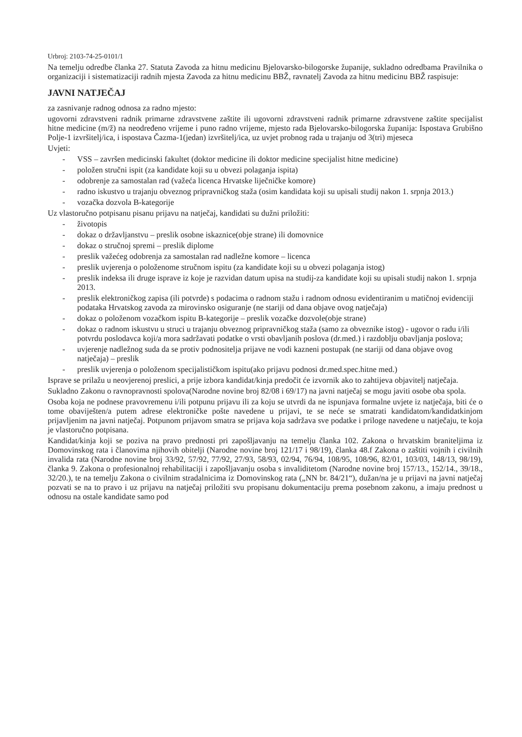Urbroj: 2103-74-25-0101/1
Na temelju odredbe članka 27. Statuta Zavoda za hitnu medicinu Bjelovarsko-bilogorske županije, sukladno odredbama Pravilnika o organizaciji i sistematizaciji radnih mjesta Zavoda za hitnu medicinu BBŽ, ravnatelj Zavoda za hitnu medicinu BBŽ raspisuje:
JAVNI NATJEČAJ
za zasnivanje radnog odnosa za radno mjesto:
ugovorni zdravstveni radnik primarne zdravstvene zaštite ili ugovorni zdravstveni radnik primarne zdravstvene zaštite specijalist hitne medicine (m/ž) na neodređeno vrijeme i puno radno vrijeme, mjesto rada Bjelovarsko-bilogorska županija: Ispostava Grubišno Polje-1 izvršitelj/ica, i ispostava Čazma-1(jedan) izvršitelj/ica, uz uvjet probnog rada u trajanju od 3(tri) mjeseca
Uvjeti:
- VSS – završen medicinski fakultet (doktor medicine ili doktor medicine specijalist hitne medicine)
- položen stručni ispit (za kandidate koji su u obvezi polaganja ispita)
- odobrenje za samostalan rad (važeća licenca Hrvatske liječničke komore)
- radno iskustvo u trajanju obveznog pripravničkog staža (osim kandidata koji su upisali studij nakon 1. srpnja 2013.)
- vozačka dozvola B-kategorije
Uz vlastoručno potpisanu pisanu prijavu na natječaj, kandidati su dužni priložiti:
- životopis
- dokaz o državljanstvu – preslik osobne iskaznice(obje strane) ili domovnice
- dokaz o stručnoj spremi – preslik diplome
- preslik važećeg odobrenja za samostalan rad nadležne komore – licenca
- preslik uvjerenja o položenome stručnom ispitu (za kandidate koji su u obvezi polaganja istog)
- preslik indeksa ili druge isprave iz koje je razvidan datum upisa na studij-za kandidate koji su upisali studij nakon 1. srpnja 2013.
- preslik elektroničkog zapisa (ili potvrde) s podacima o radnom stažu i radnom odnosu evidentiranim u matičnoj evidenciji podataka Hrvatskog zavoda za mirovinsko osiguranje (ne stariji od dana objave ovog natječaja)
- dokaz o položenom vozačkom ispitu B-kategorije – preslik vozačke dozvole(obje strane)
- dokaz o radnom iskustvu u struci u trajanju obveznog pripravničkog staža (samo za obveznike istog) - ugovor o radu i/ili potvrdu poslodavca koji/a mora sadržavati podatke o vrsti obavljanih poslova (dr.med.) i razdoblju obavljanja poslova;
- uvjerenje nadležnog suda da se protiv podnositelja prijave ne vodi kazneni postupak (ne stariji od dana objave ovog natječaja) – preslik
- preslik uvjerenja o položenom specijalističkom ispitu(ako prijavu podnosi dr.med.spec.hitne med.)
Isprave se prilažu u neovjerenoj preslici, a prije izbora kandidat/kinja predočit će izvornik ako to zahtijeva objavitelj natječaja.
Sukladno Zakonu o ravnopravnosti spolova(Narodne novine broj 82/08 i 69/17) na javni natječaj se mogu javiti osobe oba spola.
Osoba koja ne podnese pravovremenu i/ili potpunu prijavu ili za koju se utvrdi da ne ispunjava formalne uvjete iz natječaja, biti će o tome obaviješten/a putem adrese elektroničke pošte navedene u prijavi, te se neće se smatrati kandidatom/kandidatkinjom prijavljenim na javni natječaj. Potpunom prijavom smatra se prijava koja sadržava sve podatke i priloge navedene u natječaju, te koja je vlastoručno potpisana.
Kandidat/kinja koji se poziva na pravo prednosti pri zapošljavanju na temelju članka 102. Zakona o hrvatskim braniteljima iz Domovinskog rata i članovima njihovih obitelji (Narodne novine broj 121/17 i 98/19), članka 48.f Zakona o zaštiti vojnih i civilnih invalida rata (Narodne novine broj 33/92, 57/92, 77/92, 27/93, 58/93, 02/94, 76/94, 108/95, 108/96, 82/01, 103/03, 148/13, 98/19), članka 9. Zakona o profesionalnoj rehabilitaciji i zapošljavanju osoba s invaliditetom (Narodne novine broj 157/13., 152/14., 39/18., 32/20.), te na temelju Zakona o civilnim stradalnicima iz Domovinskog rata („NN br. 84/21“), dužan/na je u prijavi na javni natječaj pozvati se na to pravo i uz prijavu na natječaj priložiti svu propisanu dokumentaciju prema posebnom zakonu, a imaju prednost u odnosu na ostale kandidate samo pod